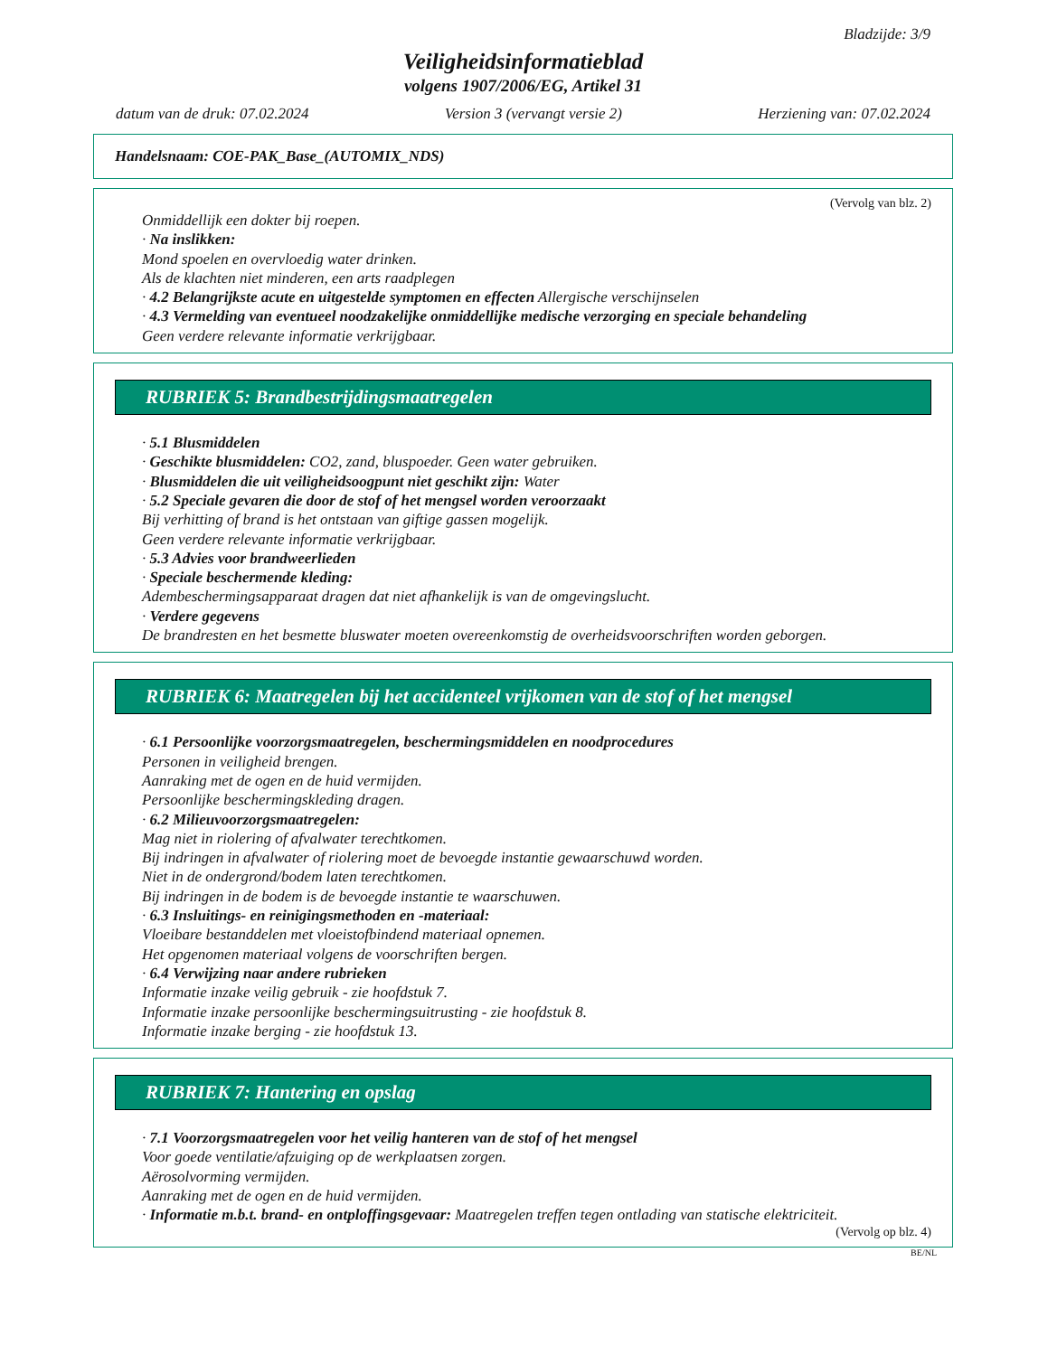Bladzijde: 3/9
Veiligheidsinformatieblad
volgens 1907/2006/EG, Artikel 31
datum van de druk: 07.02.2024 Version 3 (vervangt versie 2) Herziening van: 07.02.2024
Handelsnaam: COE-PAK_Base_(AUTOMIX_NDS)
(Vervolg van blz. 2)
Onmiddellijk een dokter bij roepen.
· Na inslikken:
Mond spoelen en overvloedig water drinken.
Als de klachten niet minderen, een arts raadplegen
· 4.2 Belangrijkste acute en uitgestelde symptomen en effecten Allergische verschijnselen
· 4.3 Vermelding van eventueel noodzakelijke onmiddellijke medische verzorging en speciale behandeling
Geen verdere relevante informatie verkrijgbaar.
RUBRIEK 5: Brandbestrijdingsmaatregelen
· 5.1 Blusmiddelen
· Geschikte blusmiddelen: CO2, zand, bluspoeder. Geen water gebruiken.
· Blusmiddelen die uit veiligheidsoogpunt niet geschikt zijn: Water
· 5.2 Speciale gevaren die door de stof of het mengsel worden veroorzaakt
Bij verhitting of brand is het ontstaan van giftige gassen mogelijk.
Geen verdere relevante informatie verkrijgbaar.
· 5.3 Advies voor brandweerlieden
· Speciale beschermende kleding:
Adembeschermingsapparaat dragen dat niet afhankelijk is van de omgevingslucht.
· Verdere gegevens
De brandresten en het besmette bluswater moeten overeenkomstig de overheidsvoorschriften worden geborgen.
RUBRIEK 6: Maatregelen bij het accidenteel vrijkomen van de stof of het mengsel
· 6.1 Persoonlijke voorzorgsmaatregelen, beschermingsmiddelen en noodprocedures
Personen in veiligheid brengen.
Aanraking met de ogen en de huid vermijden.
Persoonlijke beschermingskleding dragen.
· 6.2 Milieuvoorzorgsmaatregelen:
Mag niet in riolering of afvalwater terechtkomen.
Bij indringen in afvalwater of riolering moet de bevoegde instantie gewaarschuwd worden.
Niet in de ondergrond/bodem laten terechtkomen.
Bij indringen in de bodem is de bevoegde instantie te waarschuwen.
· 6.3 Insluitings- en reinigingsmethoden en -materiaal:
Vloeibare bestanddelen met vloeistofbindend materiaal opnemen.
Het opgenomen materiaal volgens de voorschriften bergen.
· 6.4 Verwijzing naar andere rubrieken
Informatie inzake veilig gebruik - zie hoofdstuk 7.
Informatie inzake persoonlijke beschermingsuitrusting - zie hoofdstuk 8.
Informatie inzake berging - zie hoofdstuk 13.
RUBRIEK 7: Hantering en opslag
· 7.1 Voorzorgsmaatregelen voor het veilig hanteren van de stof of het mengsel
Voor goede ventilatie/afzuiging op de werkplaatsen zorgen.
Aërosolvorming vermijden.
Aanraking met de ogen en de huid vermijden.
· Informatie m.b.t. brand- en ontploffingsgevaar: Maatregelen treffen tegen ontlading van statische elektriciteit.
(Vervolg op blz. 4)
BE/NL